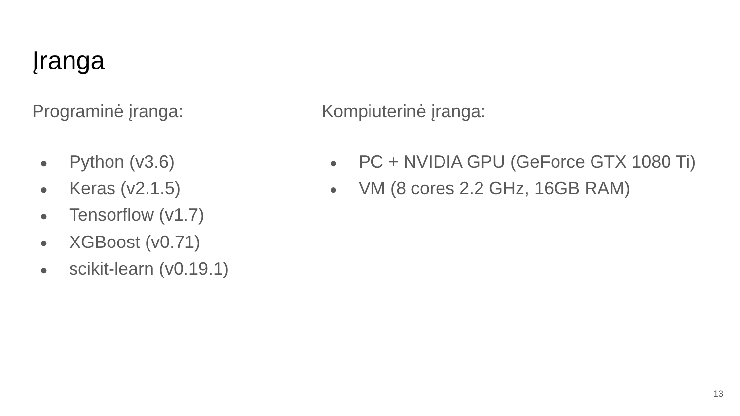Įranga
Programinė įranga:
● Python (v3.6)
● Keras (v2.1.5)
● Tensorflow (v1.7)
● XGBoost (v0.71)
● scikit-learn (v0.19.1)
Kompiuterinė įranga:
● PC + NVIDIA GPU (GeForce GTX 1080 Ti)
● VM (8 cores 2.2 GHz, 16GB RAM)
13